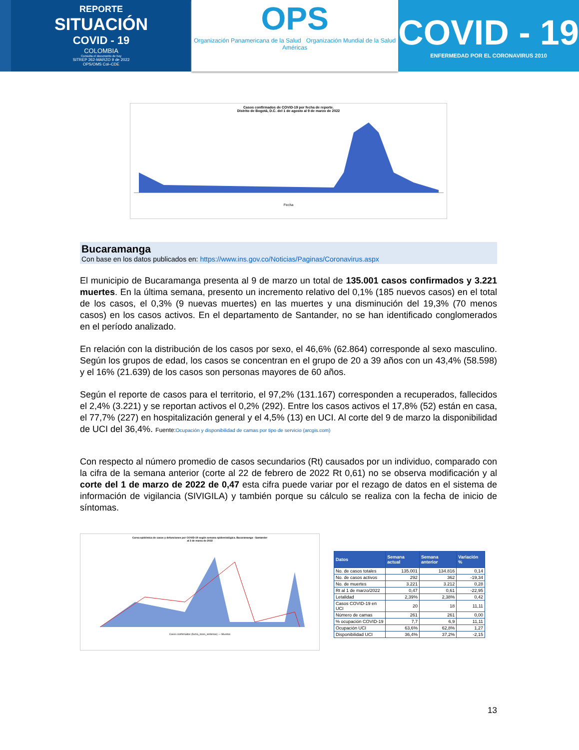REPORTE
SITUACIÓN
COVID - 19
COLOMBIA
Consulta el documento de hoy
SITREP 262-MARZO 9 de 2022
OPS/OMS Col–CDE
OPS
Organización Panamericana de la Salud Organización Mundial de la Salud Américas
COVID - 19
ENFERMEDAD POR EL CORONAVIRUS 2010
Casos confirmados de COVID-19 por fecha de reporte.
Distrito de Bogotá, D.C. del 1 de agosto al 9 de marzo de 2022
Fecha
Bucaramanga
Con base en los datos publicados en: https://www.ins.gov.co/Noticias/Paginas/Coronavirus.aspx
El municipio de Bucaramanga presenta al 9 de marzo un total de 135.001 casos confirmados y 3.221 muertes. En la última semana, presento un incremento relativo del 0,1% (185 nuevos casos) en el total de los casos, el 0,3% (9 nuevas muertes) en las muertes y una disminución del 19,3% (70 menos casos) en los casos activos. En el departamento de Santander, no se han identificado conglomerados en el período analizado.
En relación con la distribución de los casos por sexo, el 46,6% (62.864) corresponde al sexo masculino. Según los grupos de edad, los casos se concentran en el grupo de 20 a 39 años con un 43,4% (58.598) y el 16% (21.639) de los casos son personas mayores de 60 años.
Según el reporte de casos para el territorio, el 97,2% (131.167) corresponden a recuperados, fallecidos el 2,4% (3.221) y se reportan activos el 0,2% (292). Entre los casos activos el 17,8% (52) están en casa, el 77,7% (227) en hospitalización general y el 4,5% (13) en UCI. Al corte del 9 de marzo la disponibilidad de UCI del 36,4%. Fuente:Ocupación y disponibilidad de camas por tipo de servicio (arcgis.com)
Con respecto al número promedio de casos secundarios (Rt) causados por un individuo, comparado con la cifra de la semana anterior (corte al 22 de febrero de 2022 Rt 0,61) no se observa modificación y al corte del 1 de marzo de 2022 de 0,47 esta cifra puede variar por el rezago de datos en el sistema de información de vigilancia (SIVIGILA) y también porque su cálculo se realiza con la fecha de inicio de síntomas.
Curva epidémica de casos y defunciones por COVID-19 según semana epidemiológica. Bucaramanga - Santander
al 2 de marzo de 2022
Casos confirmados (fecha_inicio_sintomas) — Muertes
| Datos | Semana actual | Semana anterior | Variación % |
| --- | --- | --- | --- |
| No. de casos totales | 135.001 | 134.816 | 0,14 |
| No. de casos activos | 292 | 362 | -19,34 |
| No. de muertes | 3.221 | 3.212 | 0,28 |
| Rt al 1 de marzo/2022 | 0,47 | 0,61 | -22,95 |
| Letalidad | 2,39% | 2,38% | 0,42 |
| Casos COVID-19 en UCI | 20 | 18 | 11,11 |
| Número de camas | 261 | 261 | 0,00 |
| % ocupación COVID-19 | 7,7 | 6,9 | 11,11 |
| Ocupación UCI | 63,6% | 62,8% | 1,27 |
| Disponibilidad UCI | 36,4% | 37,2% | -2,15 |
13